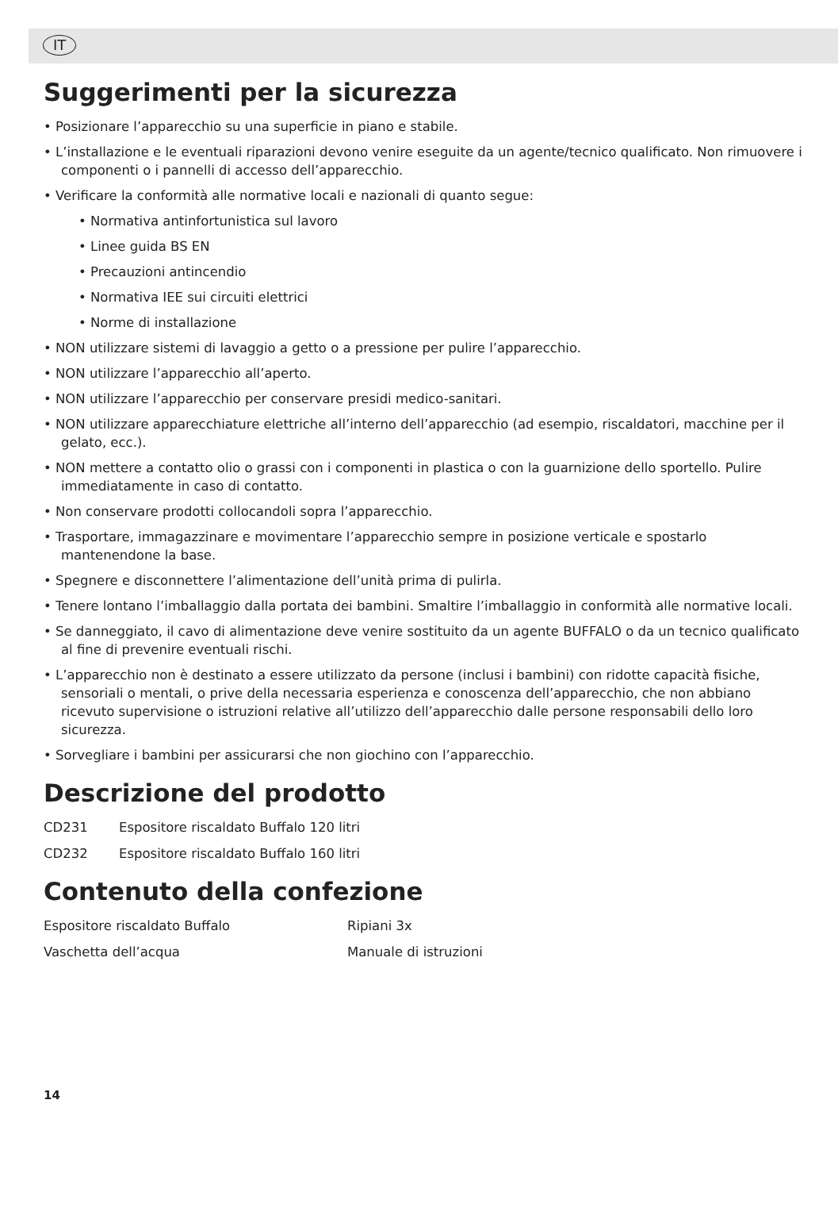IT
Suggerimenti per la sicurezza
• Posizionare l’apparecchio su una superficie in piano e stabile.
• L’installazione e le eventuali riparazioni devono venire eseguite da un agente/tecnico qualificato. Non rimuovere i componenti o i pannelli di accesso dell’apparecchio.
• Verificare la conformità alle normative locali e nazionali di quanto segue:
• Normativa antinfortunistica sul lavoro
• Linee guida BS EN
• Precauzioni antincendio
• Normativa IEE sui circuiti elettrici
• Norme di installazione
• NON utilizzare sistemi di lavaggio a getto o a pressione per pulire l’apparecchio.
• NON utilizzare l’apparecchio all’aperto.
• NON utilizzare l’apparecchio per conservare presidi medico-sanitari.
• NON utilizzare apparecchiature elettriche all’interno dell’apparecchio (ad esempio, riscaldatori, macchine per il gelato, ecc.).
• NON mettere a contatto olio o grassi con i componenti in plastica o con la guarnizione dello sportello. Pulire immediatamente in caso di contatto.
• Non conservare prodotti collocandoli sopra l’apparecchio.
• Trasportare, immagazzinare e movimentare l’apparecchio sempre in posizione verticale e spostarlo mantenendone la base.
• Spegnere e disconnettere l’alimentazione dell’unità prima di pulirla.
• Tenere lontano l’imballaggio dalla portata dei bambini. Smaltire l’imballaggio in conformità alle normative locali.
• Se danneggiato, il cavo di alimentazione deve venire sostituito da un agente BUFFALO o da un tecnico qualificato al fine di prevenire eventuali rischi.
• L’apparecchio non è destinato a essere utilizzato da persone (inclusi i bambini) con ridotte capacità fisiche, sensoriali o mentali, o prive della necessaria esperienza e conoscenza dell’apparecchio, che non abbiano ricevuto supervisione o istruzioni relative all’utilizzo dell’apparecchio dalle persone responsabili dello loro sicurezza.
• Sorvegliare i bambini per assicurarsi che non giochino con l’apparecchio.
Descrizione del prodotto
CD231 Espositore riscaldato Buffalo 120 litri
CD232 Espositore riscaldato Buffalo 160 litri
Contenuto della confezione
Espositore riscaldato Buffalo Ripiani 3x
Vaschetta dell’acqua Manuale di istruzioni
14